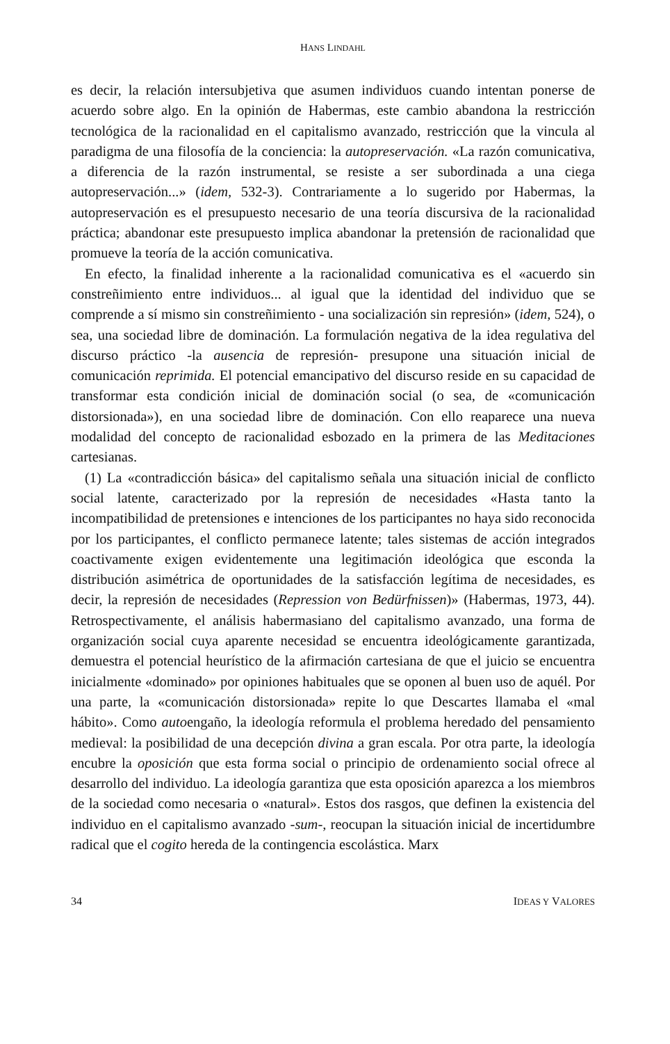HANS LINDAHL
es decir, la relación intersubjetiva que asumen individuos cuando intentan ponerse de acuerdo sobre algo. En la opinión de Habermas, este cambio abandona la restricción tecnológica de la racionalidad en el capitalismo avanzado, restricción que la vincula al paradigma de una filosofía de la conciencia: la autopreservación. «La razón comunicativa, a diferencia de la razón instrumental, se resiste a ser subordinada a una ciega autopreservación...» (idem, 532-3). Contrariamente a lo sugerido por Habermas, la autopreservación es el presupuesto necesario de una teoría discursiva de la racionalidad práctica; abandonar este presupuesto implica abandonar la pretensión de racionalidad que promueve la teoría de la acción comunicativa.
En efecto, la finalidad inherente a la racionalidad comunicativa es el «acuerdo sin constreñimiento entre individuos... al igual que la identidad del individuo que se comprende a sí mismo sin constreñimiento - una socialización sin represión» (idem, 524), o sea, una sociedad libre de dominación. La formulación negativa de la idea regulativa del discurso práctico -la ausencia de represión- presupone una situación inicial de comunicación reprimida. El potencial emancipativo del discurso reside en su capacidad de transformar esta condición inicial de dominación social (o sea, de «comunicación distorsionada»), en una sociedad libre de dominación. Con ello reaparece una nueva modalidad del concepto de racionalidad esbozado en la primera de las Meditaciones cartesianas.
(1) La «contradicción básica» del capitalismo señala una situación inicial de conflicto social latente, caracterizado por la represión de necesidades «Hasta tanto la incompatibilidad de pretensiones e intenciones de los participantes no haya sido reconocida por los participantes, el conflicto permanece latente; tales sistemas de acción integrados coactivamente exigen evidentemente una legitimación ideológica que esconda la distribución asimétrica de oportunidades de la satisfacción legítima de necesidades, es decir, la represión de necesidades (Repression von Bedürfnissen)» (Habermas, 1973, 44). Retrospectivamente, el análisis habermasiano del capitalismo avanzado, una forma de organización social cuya aparente necesidad se encuentra ideológicamente garantizada, demuestra el potencial heurístico de la afirmación cartesiana de que el juicio se encuentra inicialmente «dominado» por opiniones habituales que se oponen al buen uso de aquél. Por una parte, la «comunicación distorsionada» repite lo que Descartes llamaba el «mal hábito». Como autoengaño, la ideología reformula el problema heredado del pensamiento medieval: la posibilidad de una decepción divina a gran escala. Por otra parte, la ideología encubre la oposición que esta forma social o principio de ordenamiento social ofrece al desarrollo del individuo. La ideología garantiza que esta oposición aparezca a los miembros de la sociedad como necesaria o «natural». Estos dos rasgos, que definen la existencia del individuo en el capitalismo avanzado -sum-, reocupan la situación inicial de incertidumbre radical que el cogito hereda de la contingencia escolástica. Marx
34 IDEAS Y VALORES